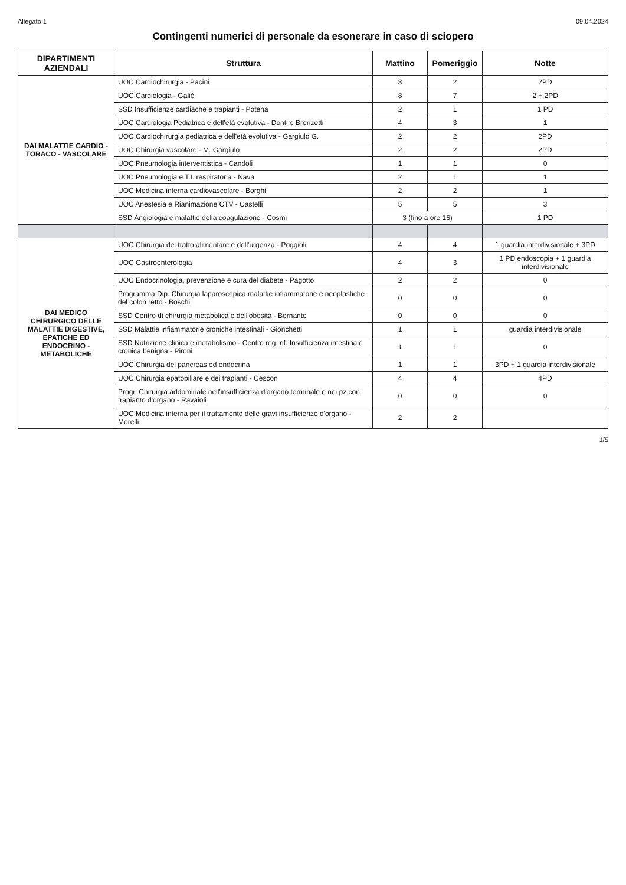Allegato 1 09.04.2024
Contingenti numerici di personale da esonerare in caso di sciopero
| DIPARTIMENTI AZIENDALI | Struttura | Mattino | Pomeriggio | Notte |
| --- | --- | --- | --- | --- |
| DAI MALATTIE CARDIO - TORACO - VASCOLARE | UOC Cardiochirurgia - Pacini | 3 | 2 | 2PD |
| | UOC Cardiologia - Galiè | 8 | 7 | 2 + 2PD |
| | SSD Insufficienze cardiache e trapianti - Potena | 2 | 1 | 1 PD |
| | UOC Cardiologia Pediatrica e dell'età evolutiva - Donti e Bronzetti | 4 | 3 | 1 |
| | UOC Cardiochirurgia pediatrica e dell'età evolutiva - Gargiulo G. | 2 | 2 | 2PD |
| | UOC Chirurgia vascolare - M. Gargiulo | 2 | 2 | 2PD |
| | UOC Pneumologia interventistica - Candoli | 1 | 1 | 0 |
| | UOC Pneumologia e T.I. respiratoria - Nava | 2 | 1 | 1 |
| | UOC Medicina interna cardiovascolare - Borghi | 2 | 2 | 1 |
| | UOC Anestesia e Rianimazione CTV - Castelli | 5 | 5 | 3 |
| | SSD Angiologia e malattie della coagulazione - Cosmi | 3 (fino a ore 16) | | 1 PD |
| DAI MEDICO CHIRURGICO DELLE MALATTIE DIGESTIVE, EPATICHE ED ENDOCRINO - METABOLICHE | UOC Chirurgia del tratto alimentare e dell'urgenza - Poggioli | 4 | 4 | 1 guardia interdivisionale + 3PD |
| | UOC Gastroenterologia | 4 | 3 | 1 PD endoscopia + 1 guardia interdivisionale |
| | UOC Endocrinologia, prevenzione e cura del diabete - Pagotto | 2 | 2 | 0 |
| | Programma Dip. Chirurgia laparoscopica malattie infiammatorie e neoplastiche del colon retto - Boschi | 0 | 0 | 0 |
| | SSD Centro di chirurgia metabolica e dell'obesità - Bernante | 0 | 0 | 0 |
| | SSD Malattie infiammatorie croniche intestinali - Gionchetti | 1 | 1 | guardia interdivisionale |
| | SSD Nutrizione clinica e metabolismo - Centro reg. rif. Insufficienza intestinale cronica benigna - Pironi | 1 | 1 | 0 |
| | UOC Chirurgia del pancreas ed endocrina | 1 | 1 | 3PD + 1 guardia interdivisionale |
| | UOC Chirurgia epatobiliare e dei trapianti - Cescon | 4 | 4 | 4PD |
| | Progr. Chirurgia addominale nell'insufficienza d'organo terminale e nei pz con trapianto d'organo - Ravaioli | 0 | 0 | 0 |
| | UOC Medicina interna per il trattamento delle gravi insufficienze d'organo - Morelli | 2 | 2 | |
1/5